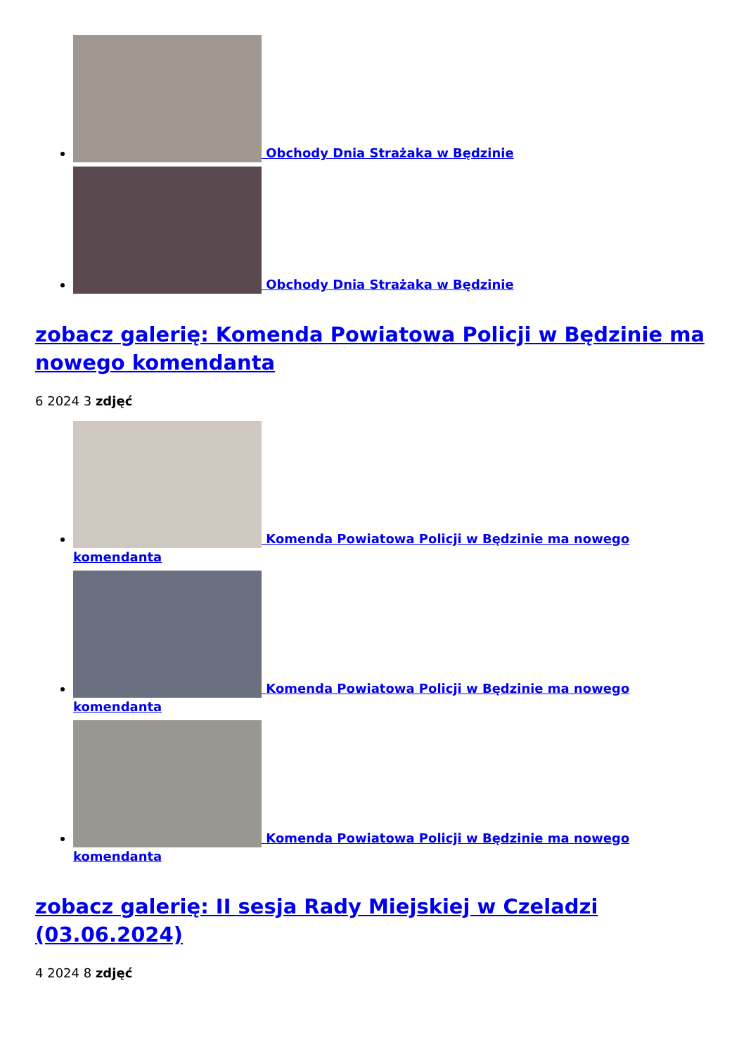Obchody Dnia Strażaka w Będzinie
Obchody Dnia Strażaka w Będzinie
zobacz galerię: Komenda Powiatowa Policji w Będzinie ma nowego komendanta
6 2024 3 zdjęć
Komenda Powiatowa Policji w Będzinie ma nowego komendanta
Komenda Powiatowa Policji w Będzinie ma nowego komendanta
Komenda Powiatowa Policji w Będzinie ma nowego komendanta
zobacz galerię: II sesja Rady Miejskiej w Czeladzi (03.06.2024)
4 2024 8 zdjęć